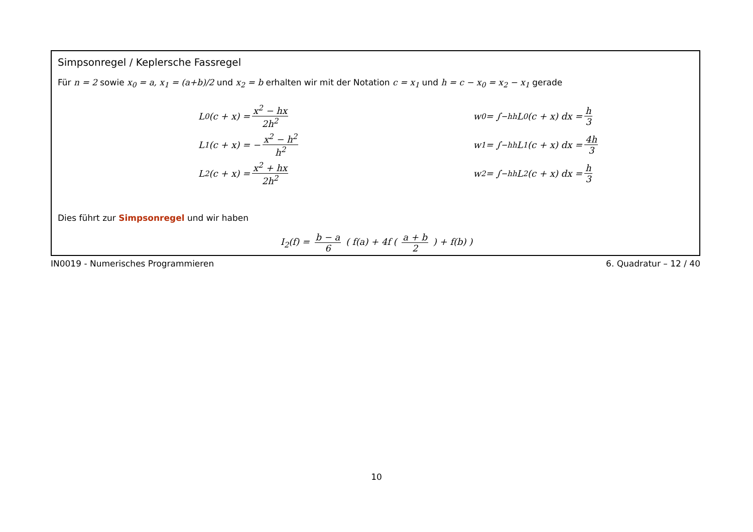Simpsonregel / Keplersche Fassregel
Für n = 2 sowie x<sub>0</sub> = a, x<sub>1</sub> = (a+b)/2 und x<sub>2</sub> = b erhalten wir mit der Notation c = x<sub>1</sub> und h = c − x<sub>0</sub> = x<sub>2</sub> − x<sub>1</sub> gerade
L<sub>0</sub>(c + x) = x<sup>2</sup> − hx 2h<sup>2</sup>
L<sub>1</sub>(c + x) = − x<sup>2</sup> − h<sup>2</sup> h<sup>2</sup>
L<sub>2</sub>(c + x) = x<sup>2</sup> + hx 2h<sup>2</sup>
w<sub>0</sub> = ∫<sub>−h</sub><sup>h</sup> L<sub>0</sub>(c + x) dx = h 3
w<sub>1</sub> = ∫<sub>−h</sub><sup>h</sup> L<sub>1</sub>(c + x) dx = 4h 3
w<sub>2</sub> = ∫<sub>−h</sub><sup>h</sup> L<sub>2</sub>(c + x) dx = h 3
Dies führt zur Simpsonregel und wir haben
I<sub>2</sub>(f) = b − a 6 ( f(a) + 4f ( a + b 2 ) + f(b) )
IN0019 - Numerisches Programmieren 6. Quadratur – 12 / 40
10